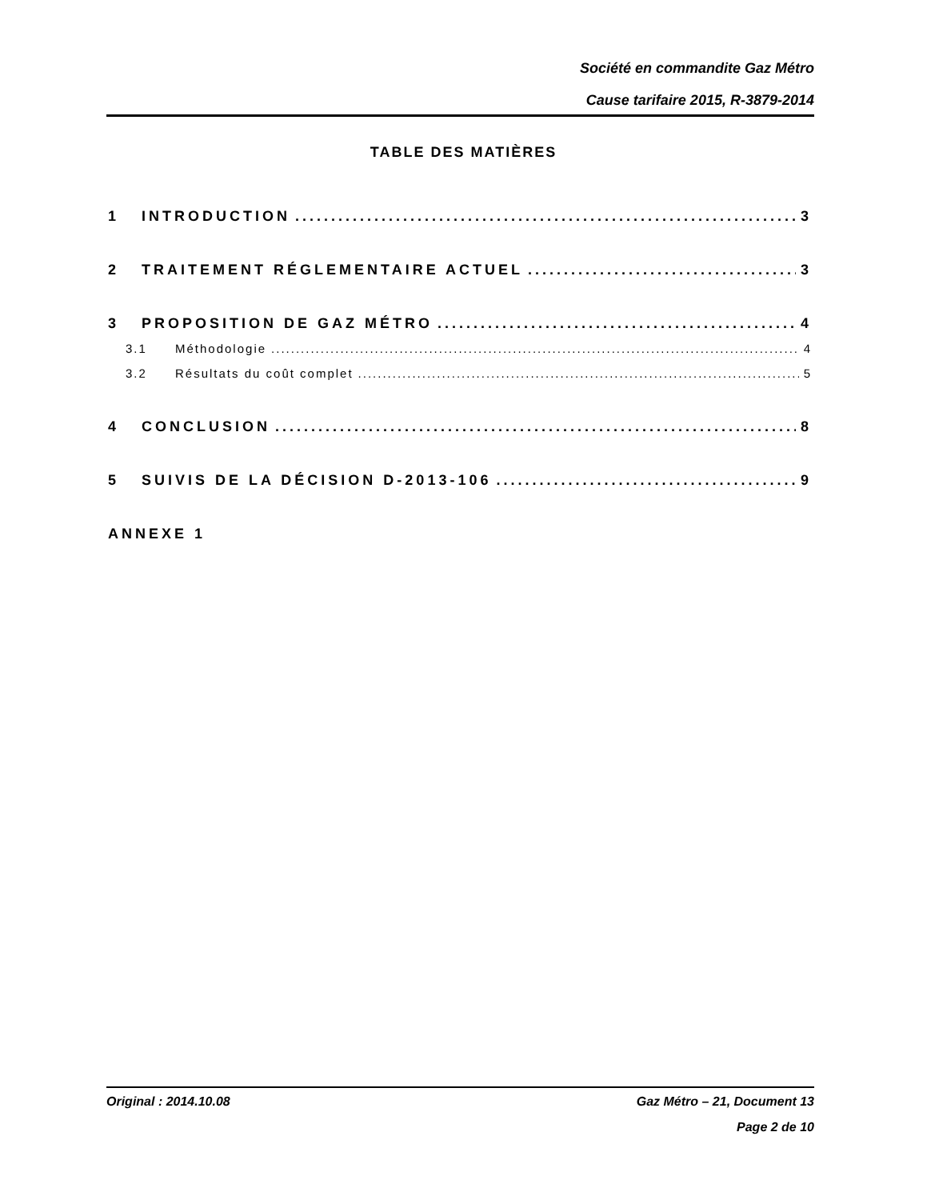Société en commandite Gaz Métro
Cause tarifaire 2015, R-3879-2014
TABLE DES MATIÈRES
1 INTRODUCTION 3
2 TRAITEMENT RÉGLEMENTAIRE ACTUEL 3
3 PROPOSITION DE GAZ MÉTRO 4
3.1 Méthodologie 4
3.2 Résultats du coût complet 5
4 CONCLUSION 8
5 SUIVIS DE LA DÉCISION D-2013-106 9
ANNEXE 1
Original : 2014.10.08 Gaz Métro – 21, Document 13
Page 2 de 10